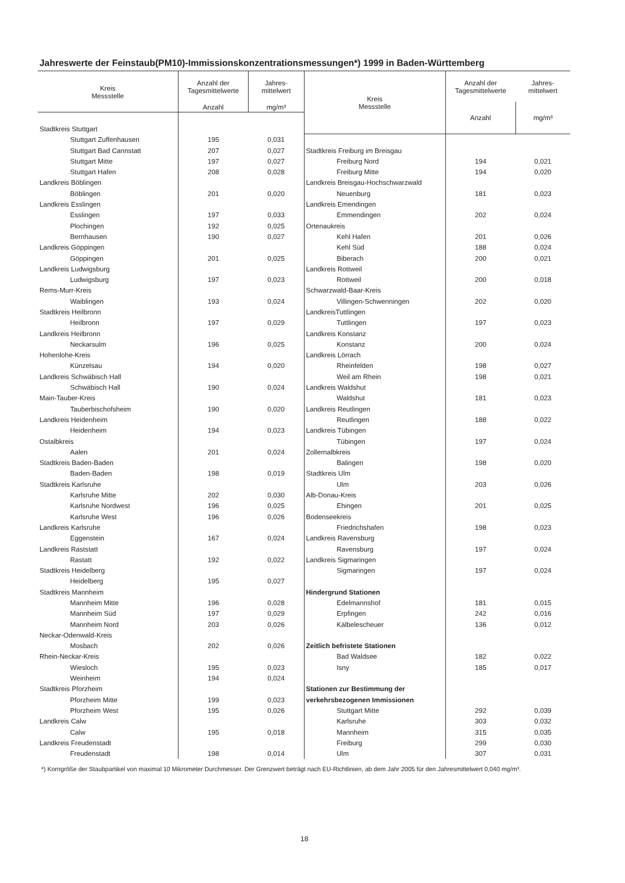Jahreswerte der Feinstaub(PM10)-Immissionskonzentrationsmessungen*) 1999 in Baden-Württemberg
| Kreis Messstelle | Anzahl der Tagesmittelwerte | Jahres- mittelwert |
| --- | --- | --- |
| | Anzahl | mg/m³ |
| Stadtkreis Stuttgart | | |
| Stuttgart Zuffenhausen | 195 | 0,031 |
| Stuttgart Bad Cannstatt | 207 | 0,027 |
| Stuttgart Mitte | 197 | 0,027 |
| Stuttgart Hafen | 208 | 0,028 |
| Landkreis Böblingen | | |
| Böblingen | 201 | 0,020 |
| Landkreis Esslingen | | |
| Esslingen | 197 | 0,033 |
| Plochingen | 192 | 0,025 |
| Bernhausen | 190 | 0,027 |
| Landkreis Göppingen | | |
| Göppingen | 201 | 0,025 |
| Landkreis Ludwigsburg | | |
| Ludwigsburg | 197 | 0,023 |
| Rems-Murr-Kreis | | |
| Waiblingen | 193 | 0,024 |
| Stadtkreis Heilbronn | | |
| Heilbronn | 197 | 0,029 |
| Landkreis Heilbronn | | |
| Neckarsulm | 196 | 0,025 |
| Hohenlohe-Kreis | | |
| Künzelsau | 194 | 0,020 |
| Landkreis Schwäbisch Hall | | |
| Schwäbisch Hall | 190 | 0,024 |
| Main-Tauber-Kreis | | |
| Tauberbischofsheim | 190 | 0,020 |
| Landkreis Heidenheim | | |
| Heidenheim | 194 | 0,023 |
| Ostalbkreis | | |
| Aalen | 201 | 0,024 |
| Stadtkreis Baden-Baden | | |
| Baden-Baden | 198 | 0,019 |
| Stadtkreis Karlsruhe | | |
| Karlsruhe Mitte | 202 | 0,030 |
| Karlsruhe Nordwest | 196 | 0,025 |
| Karlsruhe West | 196 | 0,026 |
| Landkreis Karlsruhe | | |
| Eggenstein | 167 | 0,024 |
| Landkreis Raststatt | | |
| Rastatt | 192 | 0,022 |
| Stadtkreis Heidelberg | | |
| Heidelberg | 195 | 0,027 |
| Stadtkreis Mannheim | | |
| Mannheim Mitte | 196 | 0,028 |
| Mannheim Süd | 197 | 0,029 |
| Mannheim Nord | 203 | 0,026 |
| Neckar-Odenwald-Kreis | | |
| Mosbach | 202 | 0,026 |
| Rhein-Neckar-Kreis | | |
| Wiesloch | 195 | 0,023 |
| Weinheim | 194 | 0,024 |
| Stadtkreis Pforzheim | | |
| Pforzheim Mitte | 199 | 0,023 |
| Pforzheim West | 195 | 0,026 |
| Landkreis Calw | | |
| Calw | 195 | 0,018 |
| Landkreis Freudenstadt | | |
| Freudenstadt | 198 | 0,014 |
| Kreis Messstelle | Anzahl der Tagesmittelwerte | Jahres- mittelwert |
| --- | --- | --- |
| | Anzahl | mg/m³ |
| Stadtkreis Freiburg im Breisgau | | |
| Freiburg Nord | 194 | 0,021 |
| Freiburg Mitte | 194 | 0,020 |
| Landkreis Breisgau-Hochschwarzwald | | |
| Neuenburg | 181 | 0,023 |
| Landkreis Emendingen | | |
| Emmendingen | 202 | 0,024 |
| Ortenaukreis | | |
| Kehl Hafen | 201 | 0,026 |
| Kehl Süd | 188 | 0,024 |
| Biberach | 200 | 0,021 |
| Landkreis Rottweil | | |
| Rottweil | 200 | 0,018 |
| Schwarzwald-Baar-Kreis | | |
| Villingen-Schwenningen | 202 | 0,020 |
| LandkreisTuttlingen | | |
| Tuttlingen | 197 | 0,023 |
| Landkreis Konstanz | | |
| Konstanz | 200 | 0,024 |
| Landkreis Lörrach | | |
| Rheinfelden | 198 | 0,027 |
| Weil am Rhein | 198 | 0,021 |
| Landkreis Waldshut | | |
| Waldshut | 181 | 0,023 |
| Landkreis Reutlingen | | |
| Reutlingen | 188 | 0,022 |
| Landkreis Tübingen | | |
| Tübingen | 197 | 0,024 |
| Zollernalbkreis | | |
| Balingen | 198 | 0,020 |
| Stadtkreis Ulm | | |
| Ulm | 203 | 0,026 |
| Alb-Donau-Kreis | | |
| Ehingen | 201 | 0,025 |
| Bodenseekreis | | |
| Friedrichshafen | 198 | 0,023 |
| Landkreis Ravensburg | | |
| Ravensburg | 197 | 0,024 |
| Landkreis Sigmaringen | | |
| Sigmaringen | 197 | 0,024 |
| Hindergrund Stationen | | |
| Edelmannshof | 181 | 0,015 |
| Erpfingen | 242 | 0,016 |
| Kälbelescheuer | 136 | 0,012 |
| Zeitlich befristete Stationen | | |
| Bad Waldsee | 182 | 0,022 |
| Isny | 185 | 0,017 |
| Stationen zur Bestimmung der | | |
| verkehrsbezogenen Immissionen | | |
| Stuttgart Mitte | 292 | 0,039 |
| Karlsruhe | 303 | 0,032 |
| Mannheim | 315 | 0,035 |
| Freiburg | 299 | 0,030 |
| Ulm | 307 | 0,031 |
*) Korngröße der Staubpartikel von maximal 10 Mikrometer Durchmesser. Der Grenzwert beträgt nach EU-Richtlinien, ab dem Jahr 2005 für den Jahresmittelwert 0,040 mg/m³.
18